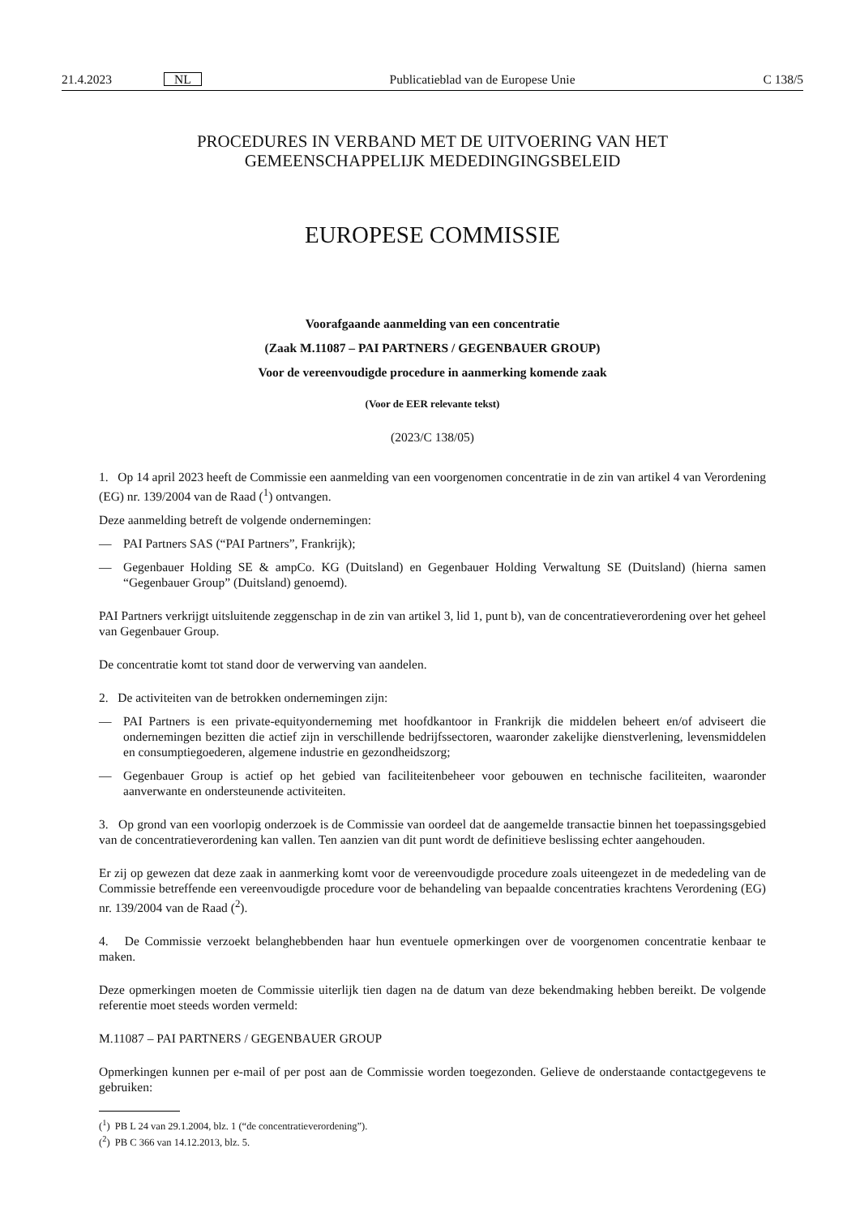21.4.2023 NL Publicatieblad van de Europese Unie C 138/5
PROCEDURES IN VERBAND MET DE UITVOERING VAN HET
GEMEENSCHAPPELIJK MEDEDINGINGSBELEID
EUROPESE COMMISSIE
Voorafgaande aanmelding van een concentratie
(Zaak M.11087 – PAI PARTNERS / GEGENBAUER GROUP)
Voor de vereenvoudigde procedure in aanmerking komende zaak
(Voor de EER relevante tekst)
(2023/C 138/05)
1. Op 14 april 2023 heeft de Commissie een aanmelding van een voorgenomen concentratie in de zin van artikel 4 van Verordening (EG) nr. 139/2004 van de Raad (<sup>1</sup>) ontvangen.
Deze aanmelding betreft de volgende ondernemingen:
— PAI Partners SAS (“PAI Partners”, Frankrijk);
— Gegenbauer Holding SE & ampCo. KG (Duitsland) en Gegenbauer Holding Verwaltung SE (Duitsland) (hierna samen “Gegenbauer Group” (Duitsland) genoemd).
PAI Partners verkrijgt uitsluitende zeggenschap in de zin van artikel 3, lid 1, punt b), van de concentratieverordening over het geheel van Gegenbauer Group.
De concentratie komt tot stand door de verwerving van aandelen.
2. De activiteiten van de betrokken ondernemingen zijn:
— PAI Partners is een private-equityonderneming met hoofdkantoor in Frankrijk die middelen beheert en/of adviseert die ondernemingen bezitten die actief zijn in verschillende bedrijfssectoren, waaronder zakelijke dienstverlening, levensmiddelen en consumptiegoederen, algemene industrie en gezondheidszorg;
— Gegenbauer Group is actief op het gebied van faciliteitenbeheer voor gebouwen en technische faciliteiten, waaronder aanverwante en ondersteunende activiteiten.
3. Op grond van een voorlopig onderzoek is de Commissie van oordeel dat de aangemelde transactie binnen het toepassingsgebied van de concentratieverordening kan vallen. Ten aanzien van dit punt wordt de definitieve beslissing echter aangehouden.
Er zij op gewezen dat deze zaak in aanmerking komt voor de vereenvoudigde procedure zoals uiteengezet in de mededeling van de Commissie betreffende een vereenvoudigde procedure voor de behandeling van bepaalde concentraties krachtens Verordening (EG) nr. 139/2004 van de Raad (<sup>2</sup>).
4. De Commissie verzoekt belanghebbenden haar hun eventuele opmerkingen over de voorgenomen concentratie kenbaar te maken.
Deze opmerkingen moeten de Commissie uiterlijk tien dagen na de datum van deze bekendmaking hebben bereikt. De volgende referentie moet steeds worden vermeld:
M.11087 – PAI PARTNERS / GEGENBAUER GROUP
Opmerkingen kunnen per e-mail of per post aan de Commissie worden toegezonden. Gelieve de onderstaande contactgegevens te gebruiken:
(<sup>1</sup>) PB L 24 van 29.1.2004, blz. 1 (“de concentratieverordening”).
(<sup>2</sup>) PB C 366 van 14.12.2013, blz. 5.